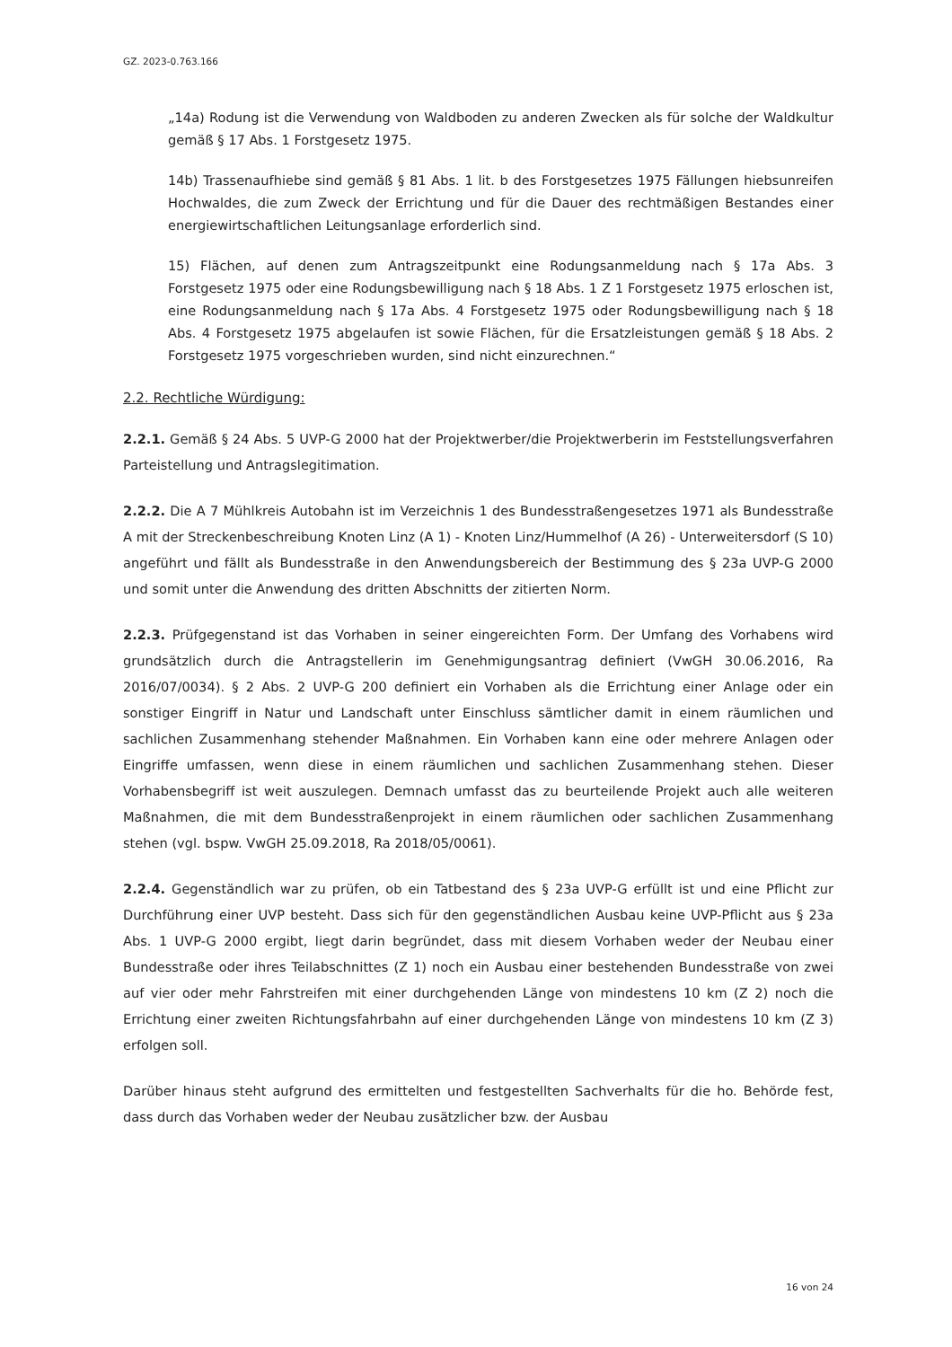GZ. 2023-0.763.166
„14a) Rodung ist die Verwendung von Waldboden zu anderen Zwecken als für solche der Waldkultur gemäß § 17 Abs. 1 Forstgesetz 1975.
14b) Trassenaufhiebe sind gemäß § 81 Abs. 1 lit. b des Forstgesetzes 1975 Fällungen hiebsunreifen Hochwaldes, die zum Zweck der Errichtung und für die Dauer des rechtmäßigen Bestandes einer energiewirtschaftlichen Leitungsanlage erforderlich sind.
15) Flächen, auf denen zum Antragszeitpunkt eine Rodungsanmeldung nach § 17a Abs. 3 Forstgesetz 1975 oder eine Rodungsbewilligung nach § 18 Abs. 1 Z 1 Forstgesetz 1975 erloschen ist, eine Rodungsanmeldung nach § 17a Abs. 4 Forstgesetz 1975 oder Rodungsbewilligung nach § 18 Abs. 4 Forstgesetz 1975 abgelaufen ist sowie Flächen, für die Ersatzleistungen gemäß § 18 Abs. 2 Forstgesetz 1975 vorgeschrieben wurden, sind nicht einzurechnen.“
2.2. Rechtliche Würdigung:
2.2.1. Gemäß § 24 Abs. 5 UVP-G 2000 hat der Projektwerber/die Projektwerberin im Feststellungsverfahren Parteistellung und Antragslegitimation.
2.2.2. Die A 7 Mühlkreis Autobahn ist im Verzeichnis 1 des Bundesstraßengesetzes 1971 als Bundesstraße A mit der Streckenbeschreibung Knoten Linz (A 1) - Knoten Linz/Hummelhof (A 26) - Unterweitersdorf (S 10) angeführt und fällt als Bundesstraße in den Anwendungsbereich der Bestimmung des § 23a UVP-G 2000 und somit unter die Anwendung des dritten Abschnitts der zitierten Norm.
2.2.3. Prüfgegenstand ist das Vorhaben in seiner eingereichten Form. Der Umfang des Vorhabens wird grundsätzlich durch die Antragstellerin im Genehmigungsantrag definiert (VwGH 30.06.2016, Ra 2016/07/0034). § 2 Abs. 2 UVP-G 200 definiert ein Vorhaben als die Errichtung einer Anlage oder ein sonstiger Eingriff in Natur und Landschaft unter Einschluss sämtlicher damit in einem räumlichen und sachlichen Zusammenhang stehender Maßnahmen. Ein Vorhaben kann eine oder mehrere Anlagen oder Eingriffe umfassen, wenn diese in einem räumlichen und sachlichen Zusammenhang stehen. Dieser Vorhabensbegriff ist weit auszulegen. Demnach umfasst das zu beurteilende Projekt auch alle weiteren Maßnahmen, die mit dem Bundesstraßenprojekt in einem räumlichen oder sachlichen Zusammenhang stehen (vgl. bspw. VwGH 25.09.2018, Ra 2018/05/0061).
2.2.4. Gegenständlich war zu prüfen, ob ein Tatbestand des § 23a UVP-G erfüllt ist und eine Pflicht zur Durchführung einer UVP besteht. Dass sich für den gegenständlichen Ausbau keine UVP-Pflicht aus § 23a Abs. 1 UVP-G 2000 ergibt, liegt darin begründet, dass mit diesem Vorhaben weder der Neubau einer Bundesstraße oder ihres Teilabschnittes (Z 1) noch ein Ausbau einer bestehenden Bundesstraße von zwei auf vier oder mehr Fahrstreifen mit einer durchgehenden Länge von mindestens 10 km (Z 2) noch die Errichtung einer zweiten Richtungsfahrbahn auf einer durchgehenden Länge von mindestens 10 km (Z 3) erfolgen soll.
Darüber hinaus steht aufgrund des ermittelten und festgestellten Sachverhalts für die ho. Behörde fest, dass durch das Vorhaben weder der Neubau zusätzlicher bzw. der Ausbau
16 von 24